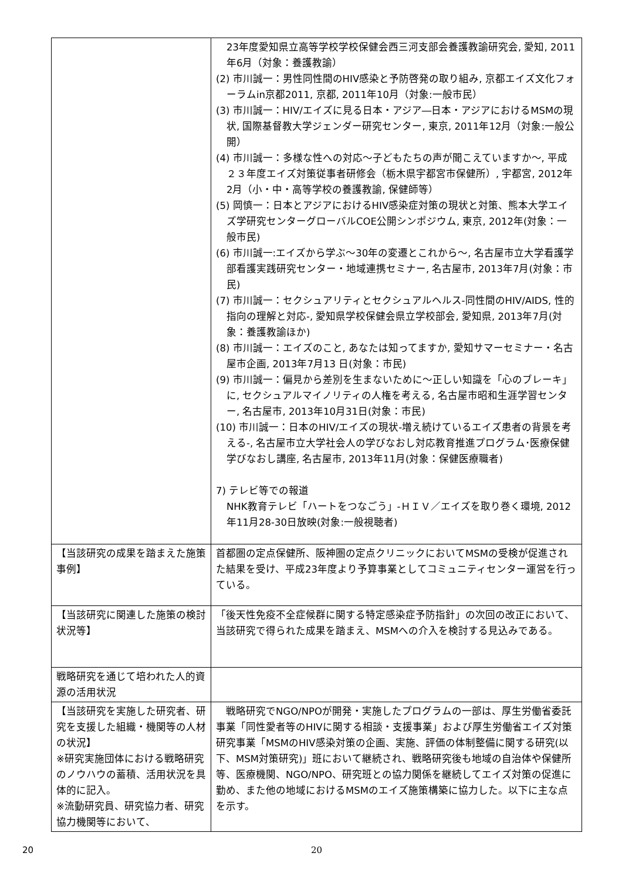| | 23年度愛知県立高等学校学校保健会西三河支部会養護教諭研究会, 愛知, 2011年6月（対象：養護教諭） (2) 市川誠一：男性同性間のHIV感染と予防啓発の取り組み, 京都エイズ文化フォーラムin京都2011, 京都, 2011年10月（対象:一般市民） (3) 市川誠一：HIV/エイズに見る日本・アジア―日本・アジアにおけるMSMの現状, 国際基督教大学ジェンダー研究センター, 東京, 2011年12月（対象:一般公開） (4) 市川誠一：多様な性への対応～子どもたちの声が聞こえていますか～, 平成２３年度エイズ対策従事者研修会（栃木県宇都宮市保健所）, 宇都宮, 2012年2月（小・中・高等学校の養護教諭, 保健師等） (5) 岡慎一：日本とアジアにおけるHIV感染症対策の現状と対策、熊本大学エイズ学研究センターグローバルCOE公開シンポジウム, 東京, 2012年(対象：一般市民) (6) 市川誠一:エイズから学ぶ～30年の変遷とこれから～, 名古屋市立大学看護学部看護実践研究センター・地域連携セミナー, 名古屋市, 2013年7月(対象：市民) (7) 市川誠一：セクシュアリティとセクシュアルヘルス-同性間のHIV/AIDS, 性的指向の理解と対応-, 愛知県学校保健会県立学校部会, 愛知県, 2013年7月(対象：養護教諭ほか) (8) 市川誠一：エイズのこと, あなたは知ってますか, 愛知サマーセミナー・名古屋市企画, 2013年7月13 日(対象：市民) (9) 市川誠一：偏見から差別を生まないために～正しい知識を「心のブレーキ」に, セクシュアルマイノリティの人権を考える, 名古屋市昭和生涯学習センター, 名古屋市, 2013年10月31日(対象：市民) (10) 市川誠一：日本のHIV/エイズの現状-増え続けているエイズ患者の背景を考える-, 名古屋市立大学社会人の学びなおし対応教育推進プログラム･医療保健学びなおし講座, 名古屋市, 2013年11月(対象：保健医療職者) 7) テレビ等での報道 NHK教育テレビ「ハートをつなごう」-ＨＩＶ／エイズを取り巻く環境, 2012年11月28-30日放映(対象:一般視聴者) |
| 【当該研究の成果を踏まえた施策事例】 | 首都圏の定点保健所、阪神圏の定点クリニックにおいてMSMの受検が促進された結果を受け、平成23年度より予算事業としてコミュニティセンター運営を行っている。 |
| 【当該研究に関連した施策の検討状況等】 | 「後天性免疫不全症候群に関する特定感染症予防指針」の次回の改正において、当該研究で得られた成果を踏まえ、MSMへの介入を検討する見込みである。 |
| 戦略研究を通じて培われた人的資源の活用状況 | |
| 【当該研究を実施した研究者、研究を支援した組織・機関等の人材の状況】 ※研究実施団体における戦略研究のノウハウの蓄積、活用状況を具体的に記入。 ※流動研究員、研究協力者、研究協力機関等において、 | 戦略研究でNGO/NPOが開発・実施したプログラムの一部は、厚生労働省委託事業「同性愛者等のHIVに関する相談・支援事業」および厚生労働省エイズ対策研究事業「MSMのHIV感染対策の企画、実施、評価の体制整備に関する研究(以下、MSM対策研究)」班において継続され、戦略研究後も地域の自治体や保健所等、医療機関、NGO/NPO、研究班との協力関係を継続してエイズ対策の促進に勤め、また他の地域におけるMSMのエイズ施策構築に協力した。以下に主な点を示す。 |
20 20